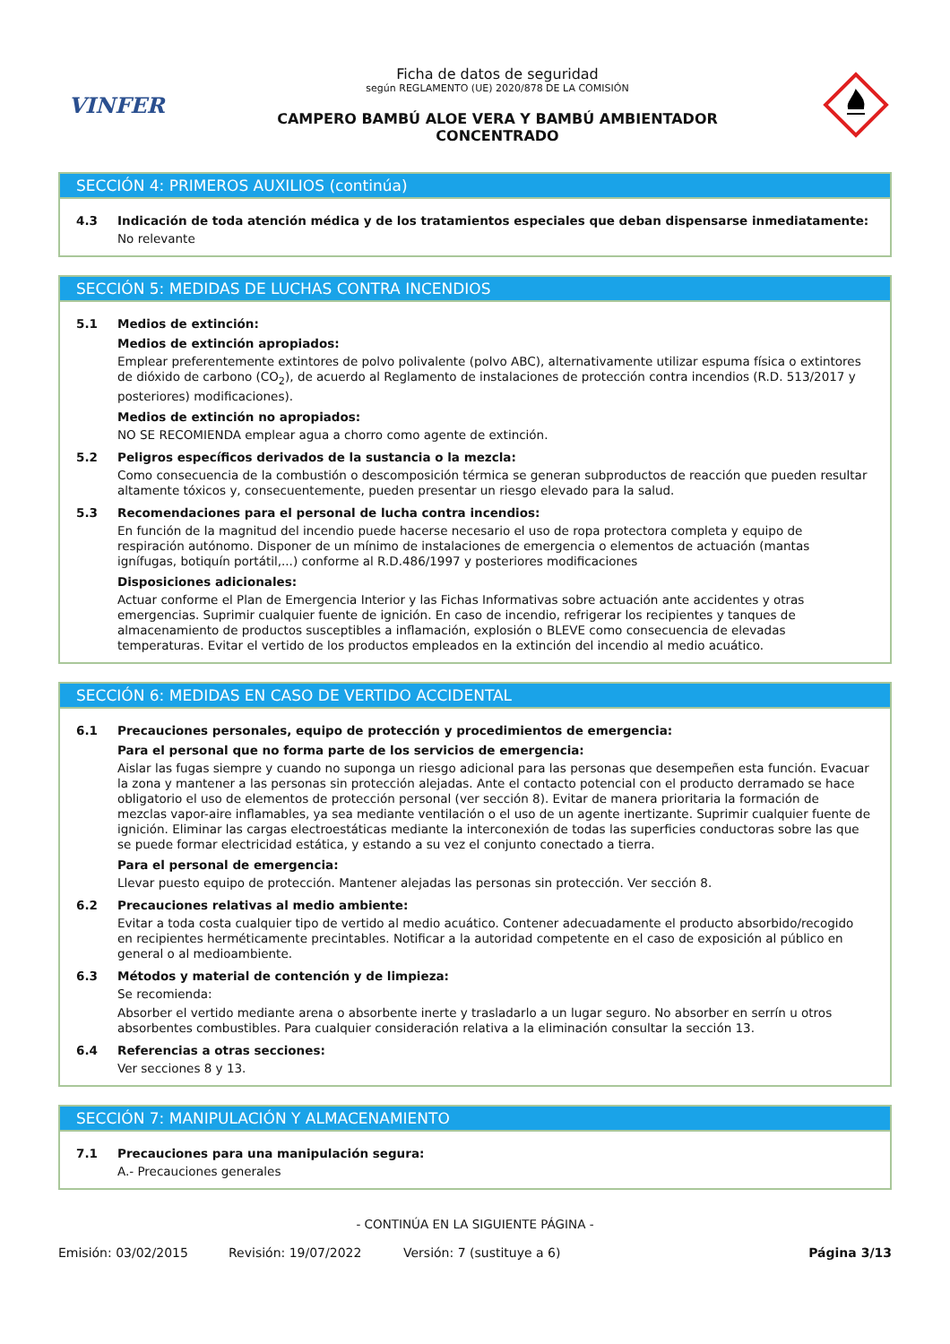VINFER
Ficha de datos de seguridad
según REGLAMENTO (UE) 2020/878 DE LA COMISIÓN
CAMPERO BAMBÚ ALOE VERA Y BAMBÚ AMBIENTADOR
CONCENTRADO
SECCIÓN 4: PRIMEROS AUXILIOS (continúa)
4.3 Indicación de toda atención médica y de los tratamientos especiales que deban dispensarse inmediatamente:
No relevante
SECCIÓN 5: MEDIDAS DE LUCHAS CONTRA INCENDIOS
5.1 Medios de extinción:
Medios de extinción apropiados:
Emplear preferentemente extintores de polvo polivalente (polvo ABC), alternativamente utilizar espuma física o extintores de dióxido de carbono (CO<sub>2</sub>), de acuerdo al Reglamento de instalaciones de protección contra incendios (R.D. 513/2017 y posteriores) modificaciones).
Medios de extinción no apropiados:
NO SE RECOMIENDA emplear agua a chorro como agente de extinción.
5.2 Peligros específicos derivados de la sustancia o la mezcla:
Como consecuencia de la combustión o descomposición térmica se generan subproductos de reacción que pueden resultar altamente tóxicos y, consecuentemente, pueden presentar un riesgo elevado para la salud.
5.3 Recomendaciones para el personal de lucha contra incendios:
En función de la magnitud del incendio puede hacerse necesario el uso de ropa protectora completa y equipo de respiración autónomo. Disponer de un mínimo de instalaciones de emergencia o elementos de actuación (mantas ignífugas, botiquín portátil,...) conforme al R.D.486/1997 y posteriores modificaciones
Disposiciones adicionales:
Actuar conforme el Plan de Emergencia Interior y las Fichas Informativas sobre actuación ante accidentes y otras emergencias. Suprimir cualquier fuente de ignición. En caso de incendio, refrigerar los recipientes y tanques de almacenamiento de productos susceptibles a inflamación, explosión o BLEVE como consecuencia de elevadas temperaturas. Evitar el vertido de los productos empleados en la extinción del incendio al medio acuático.
SECCIÓN 6: MEDIDAS EN CASO DE VERTIDO ACCIDENTAL
6.1 Precauciones personales, equipo de protección y procedimientos de emergencia:
Para el personal que no forma parte de los servicios de emergencia:
Aislar las fugas siempre y cuando no suponga un riesgo adicional para las personas que desempeñen esta función. Evacuar la zona y mantener a las personas sin protección alejadas. Ante el contacto potencial con el producto derramado se hace obligatorio el uso de elementos de protección personal (ver sección 8). Evitar de manera prioritaria la formación de mezclas vapor-aire inflamables, ya sea mediante ventilación o el uso de un agente inertizante. Suprimir cualquier fuente de ignición. Eliminar las cargas electroestáticas mediante la interconexión de todas las superficies conductoras sobre las que se puede formar electricidad estática, y estando a su vez el conjunto conectado a tierra.
Para el personal de emergencia:
Llevar puesto equipo de protección. Mantener alejadas las personas sin protección. Ver sección 8.
6.2 Precauciones relativas al medio ambiente:
Evitar a toda costa cualquier tipo de vertido al medio acuático. Contener adecuadamente el producto absorbido/recogido en recipientes herméticamente precintables. Notificar a la autoridad competente en el caso de exposición al público en general o al medioambiente.
6.3 Métodos y material de contención y de limpieza:
Se recomienda:
Absorber el vertido mediante arena o absorbente inerte y trasladarlo a un lugar seguro. No absorber en serrín u otros absorbentes combustibles. Para cualquier consideración relativa a la eliminación consultar la sección 13.
6.4 Referencias a otras secciones:
Ver secciones 8 y 13.
SECCIÓN 7: MANIPULACIÓN Y ALMACENAMIENTO
7.1 Precauciones para una manipulación segura:
A.- Precauciones generales
- CONTINÚA EN LA SIGUIENTE PÁGINA -
Emisión: 03/02/2015 Revisión: 19/07/2022 Versión: 7 (sustituye a 6) Página 3/13